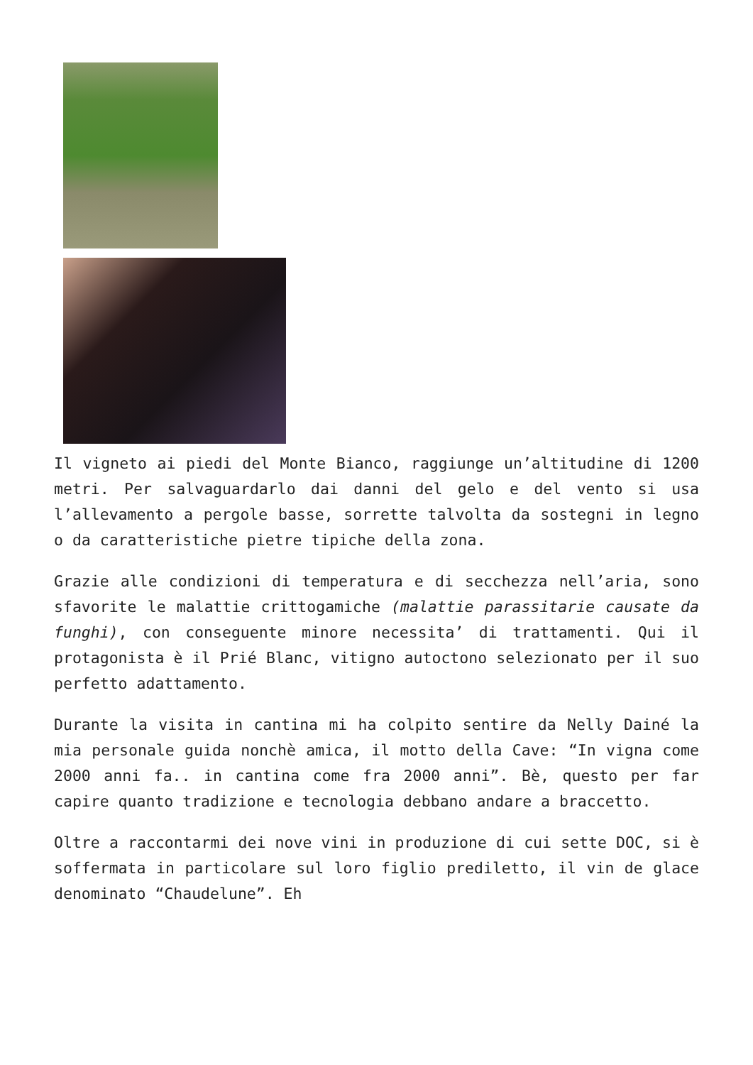Il vigneto ai piedi del Monte Bianco, raggiunge un’altitudine di 1200 metri. Per salvaguardarlo dai danni del gelo e del vento si usa l’allevamento a pergole basse, sorrette talvolta da sostegni in legno o da caratteristiche pietre tipiche della zona.
Grazie alle condizioni di temperatura e di secchezza nell’aria, sono sfavorite le malattie crittogamiche (malattie parassitarie causate da funghi), con conseguente minore necessita’ di trattamenti. Qui il protagonista è il Prié Blanc, vitigno autoctono selezionato per il suo perfetto adattamento.
Durante la visita in cantina mi ha colpito sentire da Nelly Dainé la mia personale guida nonchè amica, il motto della Cave: “In vigna come 2000 anni fa.. in cantina come fra 2000 anni”. Bè, questo per far capire quanto tradizione e tecnologia debbano andare a braccetto.
Oltre a raccontarmi dei nove vini in produzione di cui sette DOC, si è soffermata in particolare sul loro figlio prediletto, il vin de glace denominato “Chaudelune”. Eh